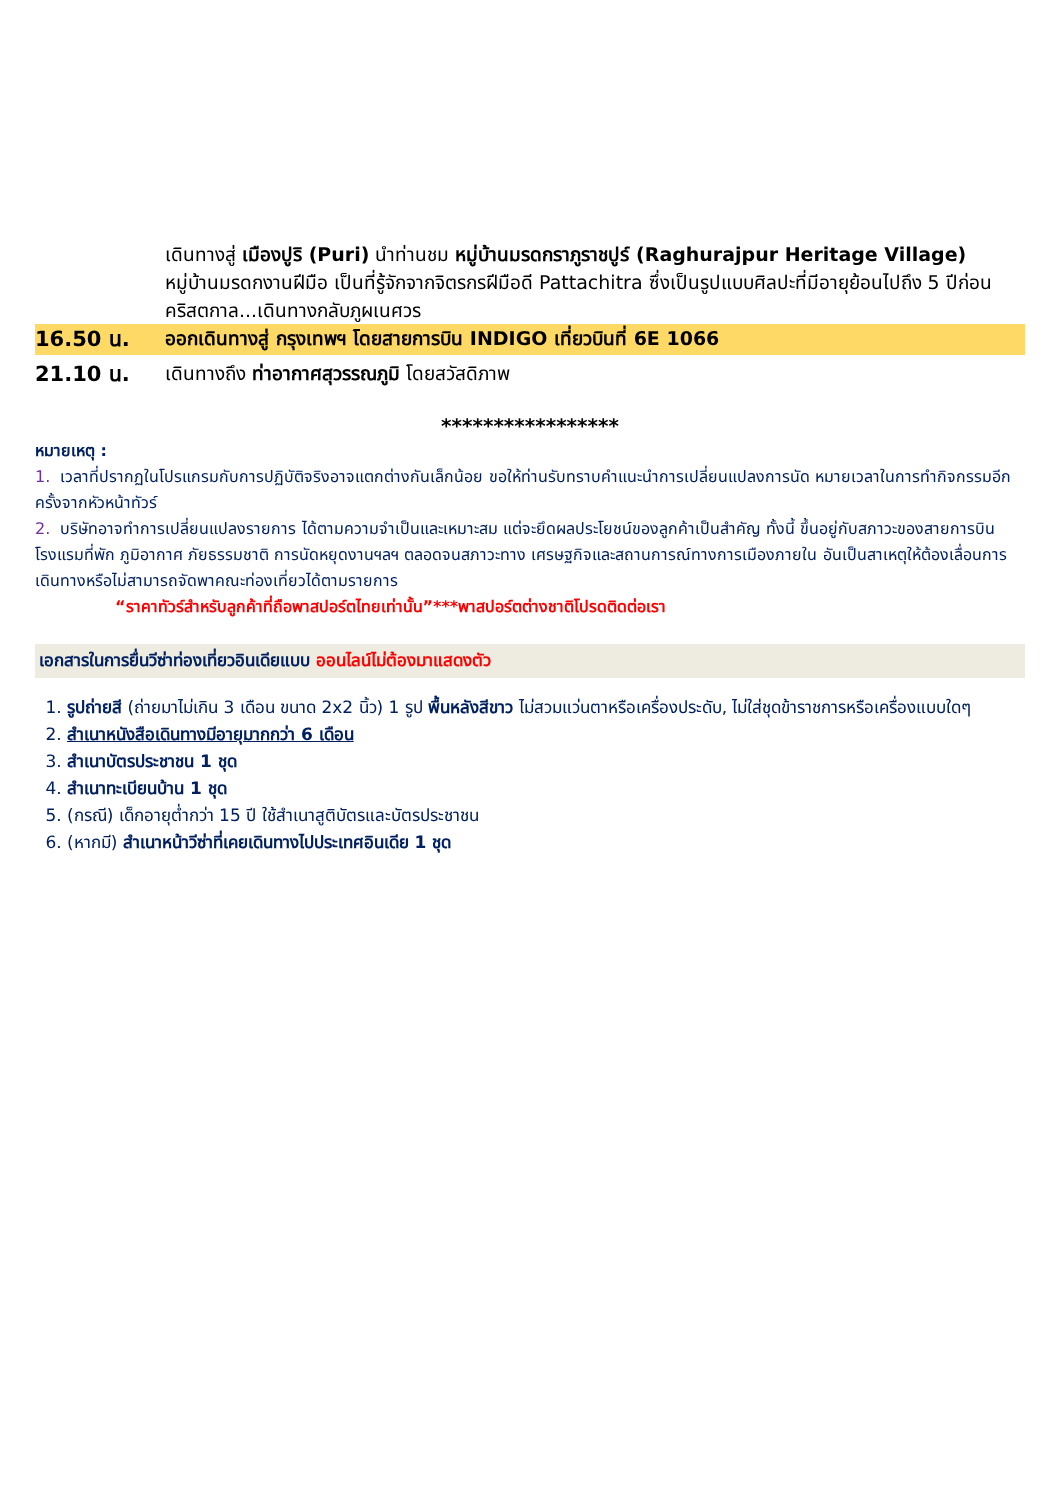เดินทางสู่ เมืองปูริ (Puri) นำท่านชม หมู่บ้านมรดกราภูราชปูร์ (Raghurajpur Heritage Village) หมู่บ้านมรดกงานฝีมือ เป็นที่รู้จักจากจิตรกรฝีมือดี Pattachitra ซึ่งเป็นรูปแบบศิลปะที่มีอายุย้อนไปถึง 5 ปีก่อนคริสตกาล...เดินทางกลับภูผเนศวร
16.50 น.
ออกเดินทางสู่ กรุงเทพฯ โดยสายการบิน INDIGO เที่ยวบินที่ 6E 1066
21.10 น.
เดินทางถึง ท่าอากาศสุวรรณภูมิ โดยสวัสดิภาพ
*****************
หมายเหตุ :
1. เวลาที่ปรากฏในโปรแกรมกับการปฏิบัติจริงอาจแตกต่างกันเล็กน้อย ขอให้ท่านรับทราบคำแนะนำการเปลี่ยนแปลงการนัด หมายเวลาในการทำกิจกรรมอีกครั้งจากหัวหน้าทัวร์
2. บริษัทอาจทำการเปลี่ยนแปลงรายการ ได้ตามความจำเป็นและเหมาะสม แต่จะยึดผลประโยชน์ของลูกค้าเป็นสำคัญ ทั้งนี้ ขึ้นอยู่กับสภาวะของสายการบิน โรงแรมที่พัก ภูมิอากาศ ภัยธรรมชาติ การนัดหยุดงานฯลฯ ตลอดจนสภาวะทาง เศรษฐกิจและสถานการณ์ทางการเมืองภายใน อันเป็นสาเหตุให้ต้องเลื่อนการเดินทางหรือไม่สามารถจัดพาคณะท่องเที่ยวได้ตามรายการ
“ราคาทัวร์สำหรับลูกค้าที่ถือพาสปอร์ตไทยเท่านั้น”***พาสปอร์ตต่างชาติโปรดติดต่อเรา
เอกสารในการยื่นวีซ่าท่องเที่ยวอินเดียแบบ ออนไลน์ไม่ต้องมาแสดงตัว
1. รูปถ่ายสี (ถ่ายมาไม่เกิน 3 เดือน ขนาด 2x2 นิ้ว) 1 รูป พื้นหลังสีขาว ไม่สวมแว่นตาหรือเครื่องประดับ, ไม่ใส่ชุดข้าราชการหรือเครื่องแบบใดๆ
2. สำเนาหนังสือเดินทางมีอายุมากกว่า 6 เดือน
3. สำเนาบัตรประชาชน 1 ชุด
4. สำเนาทะเบียนบ้าน 1 ชุด
5. (กรณี) เด็กอายุต่ำกว่า 15 ปี ใช้สำเนาสูติบัตรและบัตรประชาชน
6. (หากมี) สำเนาหน้าวีซ่าที่เคยเดินทางไปประเทศอินเดีย 1 ชุด